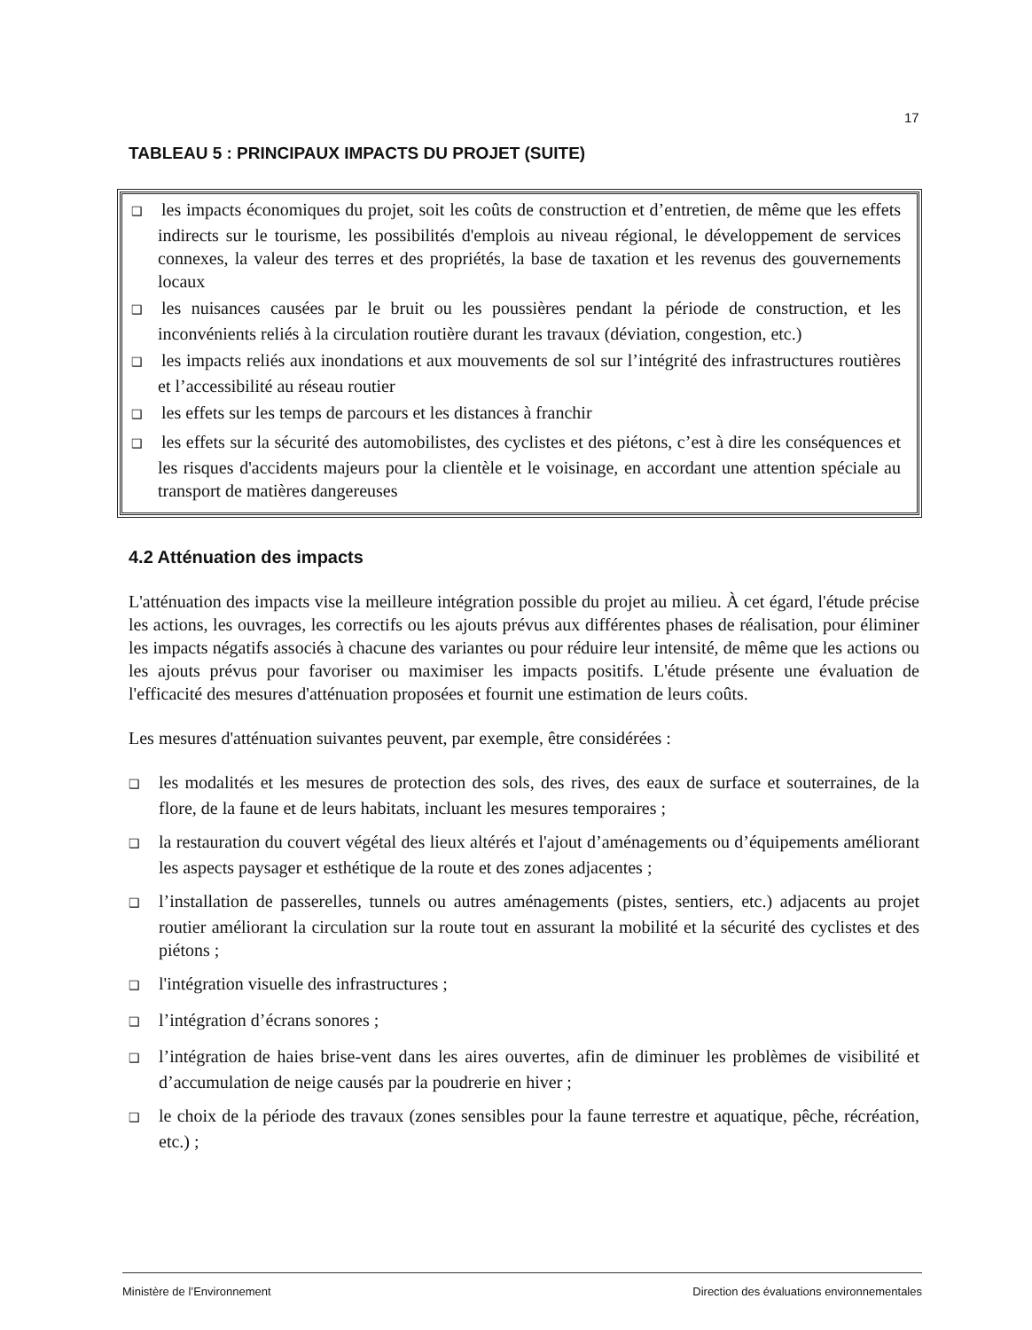17
TABLEAU 5 : PRINCIPAUX IMPACTS DU PROJET (SUITE)
❑ les impacts économiques du projet, soit les coûts de construction et d’entretien, de même que les effets indirects sur le tourisme, les possibilités d'emplois au niveau régional, le développement de services connexes, la valeur des terres et des propriétés, la base de taxation et les revenus des gouvernements locaux
❑ les nuisances causées par le bruit ou les poussières pendant la période de construction, et les inconvénients reliés à la circulation routière durant les travaux (déviation, congestion, etc.)
❑ les impacts reliés aux inondations et aux mouvements de sol sur l’intégrité des infrastructures routières et l’accessibilité au réseau routier
❑ les effets sur les temps de parcours et les distances à franchir
❑ les effets sur la sécurité des automobilistes, des cyclistes et des piétons, c’est à dire les conséquences et les risques d'accidents majeurs pour la clientèle et le voisinage, en accordant une attention spéciale au transport de matières dangereuses
4.2 Atténuation des impacts
L'atténuation des impacts vise la meilleure intégration possible du projet au milieu. À cet égard, l'étude précise les actions, les ouvrages, les correctifs ou les ajouts prévus aux différentes phases de réalisation, pour éliminer les impacts négatifs associés à chacune des variantes ou pour réduire leur intensité, de même que les actions ou les ajouts prévus pour favoriser ou maximiser les impacts positifs. L'étude présente une évaluation de l'efficacité des mesures d'atténuation proposées et fournit une estimation de leurs coûts.
Les mesures d'atténuation suivantes peuvent, par exemple, être considérées :
❑ les modalités et les mesures de protection des sols, des rives, des eaux de surface et souterraines, de la flore, de la faune et de leurs habitats, incluant les mesures temporaires ;
❑ la restauration du couvert végétal des lieux altérés et l'ajout d’aménagements ou d’équipements améliorant les aspects paysager et esthétique de la route et des zones adjacentes ;
❑ l’installation de passerelles, tunnels ou autres aménagements (pistes, sentiers, etc.) adjacents au projet routier améliorant la circulation sur la route tout en assurant la mobilité et la sécurité des cyclistes et des piétons ;
❑ l'intégration visuelle des infrastructures ;
❑ l’intégration d’écrans sonores ;
❑ l’intégration de haies brise-vent dans les aires ouvertes, afin de diminuer les problèmes de visibilité et d’accumulation de neige causés par la poudrerie en hiver ;
❑ le choix de la période des travaux (zones sensibles pour la faune terrestre et aquatique, pêche, récréation, etc.) ;
Ministère de l’Environnement Direction des évaluations environnementales